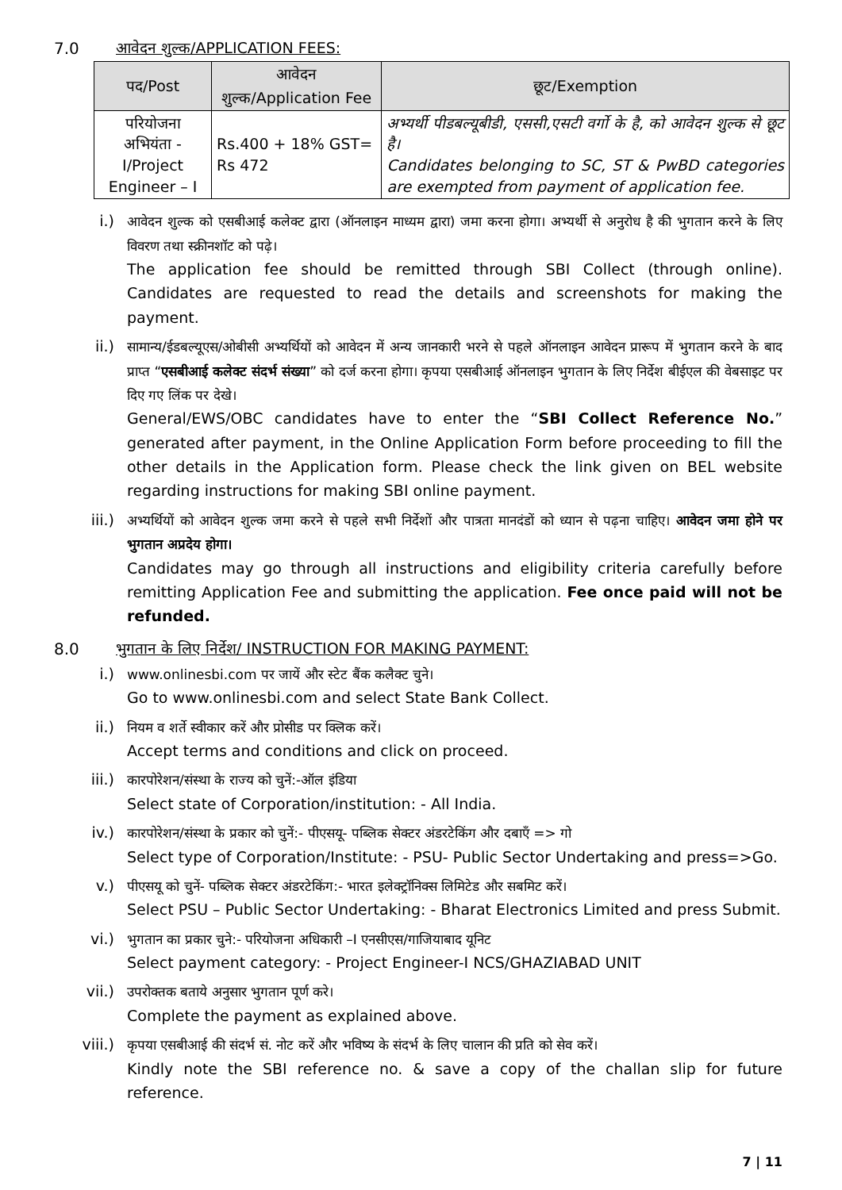7.0 आवेदन शुल्क/APPLICATION FEES:
| पद/Post | आवेदन शुल्क/Application Fee | छूट/Exemption |
| --- | --- | --- |
| परियोजना अभियंता - I/Project Engineer – I | Rs.400 + 18% GST= Rs 472 | अभ्यर्थी पीडबल्यूबीडी, एससी,एसटी वर्गो के है, को आवेदन शुल्क से छूट है। Candidates belonging to SC, ST & PwBD categories are exempted from payment of application fee. |
i.) आवेदन शुल्क को एसबीआई कलेक्ट द्वारा (ऑनलाइन माध्यम द्वारा) जमा करना होगा। अभ्यर्थी से अनुरोध है की भुगतान करने के लिए विवरण तथा स्क्रीनशॉट को पढ़े।
The application fee should be remitted through SBI Collect (through online). Candidates are requested to read the details and screenshots for making the payment.
ii.) सामान्य/ईडबल्यूएस/ओबीसी अभ्यर्थियों को आवेदन में अन्य जानकारी भरने से पहले ऑनलाइन आवेदन प्रारूप में भुगतान करने के बाद प्राप्त “एसबीआई कलेक्ट संदर्भ संख्या” को दर्ज करना होगा। कृपया एसबीआई ऑनलाइन भुगतान के लिए निर्देश बीईएल की वेबसाइट पर दिए गए लिंक पर देखे।
General/EWS/OBC candidates have to enter the “SBI Collect Reference No.” generated after payment, in the Online Application Form before proceeding to fill the other details in the Application form. Please check the link given on BEL website regarding instructions for making SBI online payment.
iii.) अभ्यर्थियों को आवेदन शुल्क जमा करने से पहले सभी निर्देशों और पात्रता मानदंडों को ध्यान से पढ़ना चाहिए। आवेदन जमा होने पर भुगतान अप्रदेय होगा।
Candidates may go through all instructions and eligibility criteria carefully before remitting Application Fee and submitting the application. Fee once paid will not be refunded.
8.0 भुगतान के लिए निर्देश/ INSTRUCTION FOR MAKING PAYMENT:
i.) www.onlinesbi.com पर जायें और स्टेट बैंक कलैक्ट चुने।
Go to www.onlinesbi.com and select State Bank Collect.
ii.) नियम व शर्ते स्वीकार करें और प्रोसीड पर क्लिक करें।
Accept terms and conditions and click on proceed.
iii.) कारपोरेशन/संस्था के राज्य को चुनें:-ऑल इंडिया
Select state of Corporation/institution: - All India.
iv.) कारपोरेशन/संस्था के प्रकार को चुनें:- पीएसयू- पब्लिक सेक्टर अंडरटेकिंग और दबाएँ => गो
Select type of Corporation/Institute: - PSU- Public Sector Undertaking and press=>Go.
v.) पीएसयू को चुनें- पब्लिक सेक्टर अंडरटेकिंग:- भारत इलेक्ट्रॉनिक्स लिमिटेड और सबमिट करें।
Select PSU – Public Sector Undertaking: - Bharat Electronics Limited and press Submit.
vi.) भुगतान का प्रकार चुने:- परियोजना अधिकारी –I एनसीएस/गाजियाबाद यूनिट
Select payment category: - Project Engineer-I NCS/GHAZIABAD UNIT
vii.) उपरोक्तक बताये अनुसार भुगतान पूर्ण करे।
Complete the payment as explained above.
viii.) कृपया एसबीआई की संदर्भ सं. नोट करें और भविष्य के संदर्भ के लिए चालान की प्रति को सेव करें।
Kindly note the SBI reference no. & save a copy of the challan slip for future reference.
7 | 11